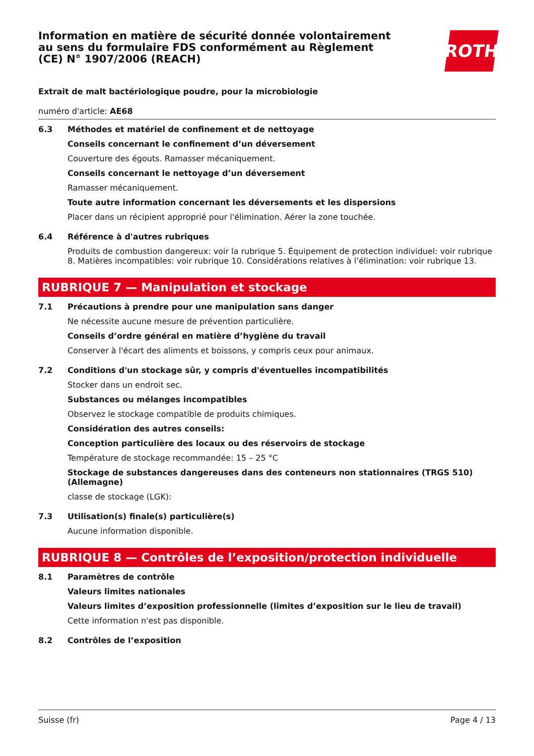Information en matière de sécurité donnée volontairement au sens du formulaire FDS conformément au Règlement (CE) N° 1907/2006 (REACH)
ROTH
Extrait de malt bactériologique poudre, pour la microbiologie
numéro d'article: AE68
6.3
Méthodes et matériel de confinement et de nettoyage
Conseils concernant le confinement d’un déversement
Couverture des égouts. Ramasser mécaniquement.
Conseils concernant le nettoyage d’un déversement
Ramasser mécaniquement.
Toute autre information concernant les déversements et les dispersions
Placer dans un récipient approprié pour l'élimination. Aérer la zone touchée.
6.4
Référence à d'autres rubriques
Produits de combustion dangereux: voir la rubrique 5. Équipement de protection individuel: voir rubrique 8. Matières incompatibles: voir rubrique 10. Considérations relatives à l’élimination: voir rubrique 13.
RUBRIQUE 7 — Manipulation et stockage
7.1
Précautions à prendre pour une manipulation sans danger
Ne nécessite aucune mesure de prévention particulière.
Conseils d’ordre général en matière d’hygiène du travail
Conserver à l'écart des aliments et boissons, y compris ceux pour animaux.
7.2
Conditions d'un stockage sûr, y compris d'éventuelles incompatibilités
Stocker dans un endroit sec.
Substances ou mélanges incompatibles
Observez le stockage compatible de produits chimiques.
Considération des autres conseils:
Conception particulière des locaux ou des réservoirs de stockage
Température de stockage recommandée: 15 – 25 °C
Stockage de substances dangereuses dans des conteneurs non stationnaires (TRGS 510) (Allemagne)
classe de stockage (LGK):
7.3
Utilisation(s) finale(s) particulière(s)
Aucune information disponible.
RUBRIQUE 8 — Contrôles de l’exposition/protection individuelle
8.1
Paramètres de contrôle
Valeurs limites nationales
Valeurs limites d’exposition professionnelle (limites d’exposition sur le lieu de travail)
Cette information n'est pas disponible.
8.2
Contrôles de l’exposition
Suisse (fr) Page 4 / 13